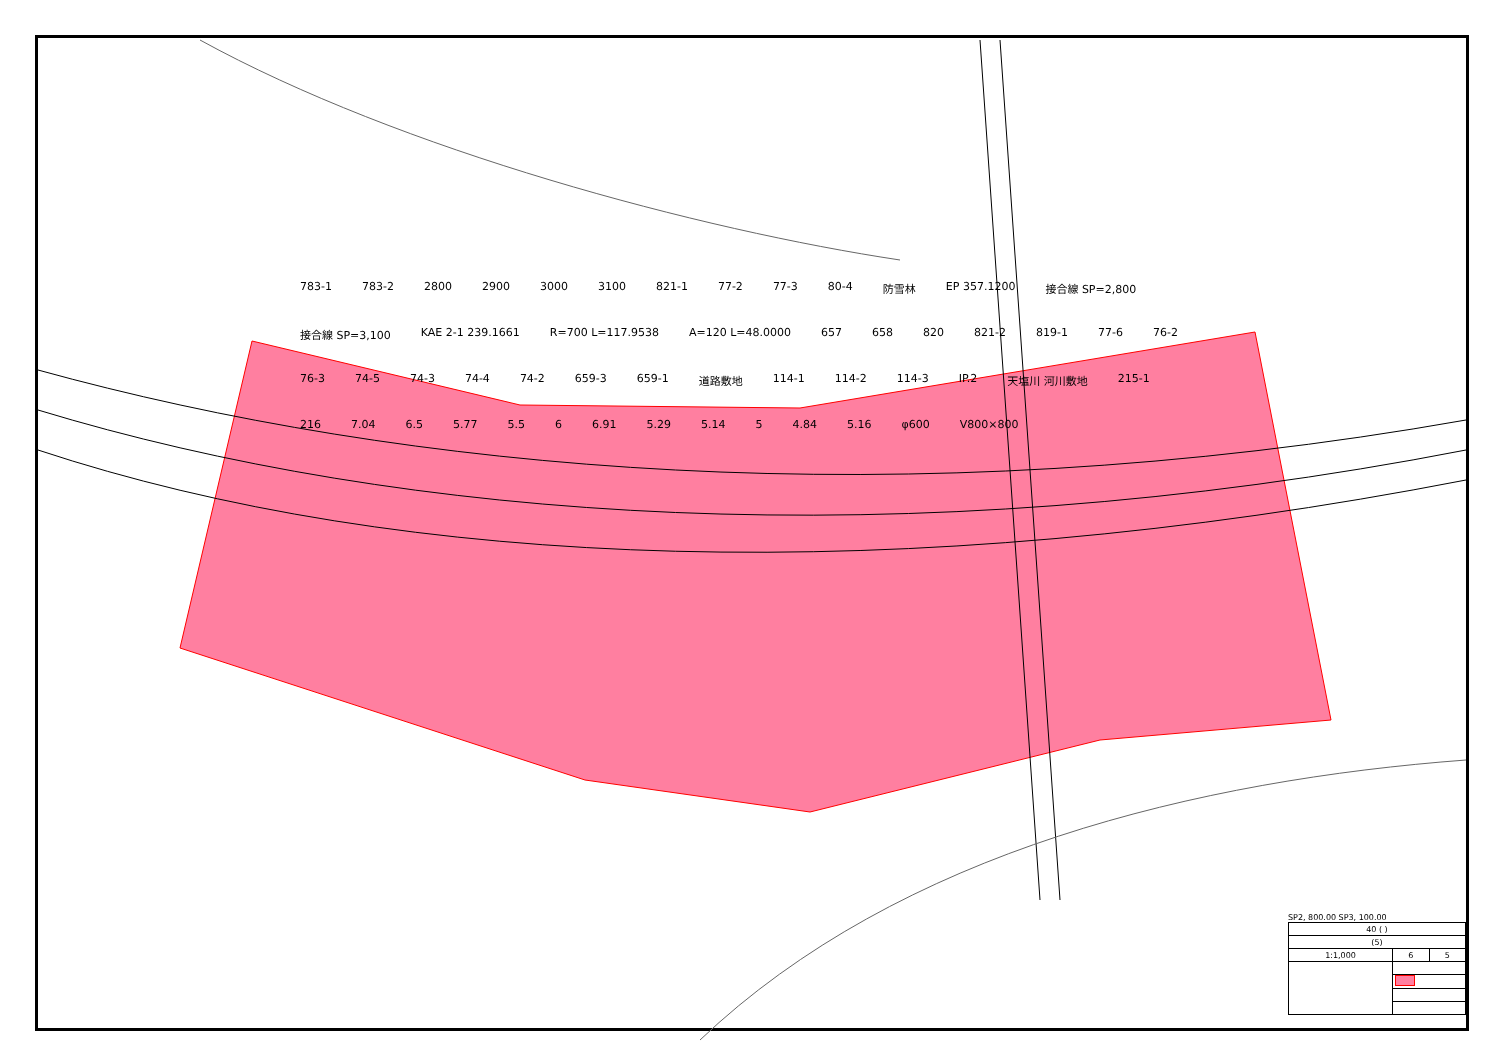783-1 783-2 2800 2900 3000 3100 821-1 77-2 77-3 80-4 防雪林 EP 357.1200 接合線 SP=2,800 接合線 SP=3,100 KAE 2-1 239.1661 R=700 L=117.9538 A=120 L=48.0000 657 658 820 821-2 819-1 77-6 76-2 76-3 74-5 74-3 74-4 74-2 659-3 659-1 道路敷地 114-1 114-2 114-3 IP.2 天塩川 河川敷地 215-1 216 7.04 6.5 5.77 5.5 6 6.91 5.29 5.14 5 4.84 5.16 φ600 V800×800
SP2, 800.00 SP3, 100.00
| 40 ( ) | | |
| (5) | | |
| 1:1,000 | 6 | 5 |